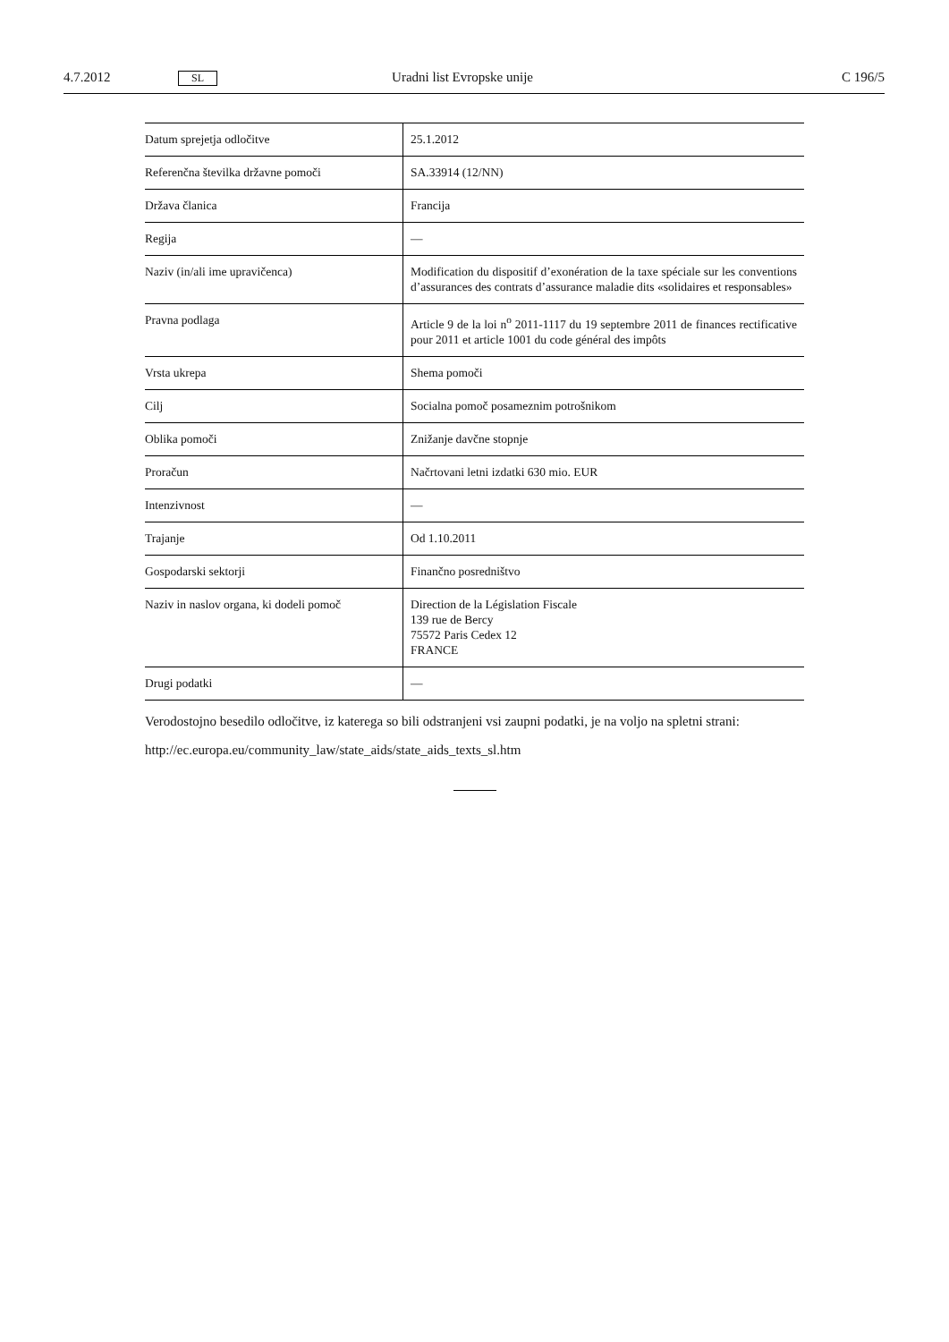4.7.2012 SL Uradni list Evropske unije C 196/5
| Datum sprejetja odločitve | 25.1.2012 |
| Referenčna številka državne pomoči | SA.33914 (12/NN) |
| Država članica | Francija |
| Regija | — |
| Naziv (in/ali ime upravičenca) | Modification du dispositif d’exonération de la taxe spéciale sur les conventions d’assurances des contrats d’assurance maladie dits «solidaires et responsables» |
| Pravna podlaga | Article 9 de la loi n<sup>o</sup> 2011-1117 du 19 septembre 2011 de finances rectificative pour 2011 et article 1001 du code général des impôts |
| Vrsta ukrepa | Shema pomoči |
| Cilj | Socialna pomoč posameznim potrošnikom |
| Oblika pomoči | Znižanje davčne stopnje |
| Proračun | Načrtovani letni izdatki 630 mio. EUR |
| Intenzivnost | — |
| Trajanje | Od 1.10.2011 |
| Gospodarski sektorji | Finančno posredništvo |
| Naziv in naslov organa, ki dodeli pomoč | Direction de la Législation Fiscale 139 rue de Bercy 75572 Paris Cedex 12 FRANCE |
| Drugi podatki | — |
Verodostojno besedilo odločitve, iz katerega so bili odstranjeni vsi zaupni podatki, je na voljo na spletni strani:
http://ec.europa.eu/community_law/state_aids/state_aids_texts_sl.htm